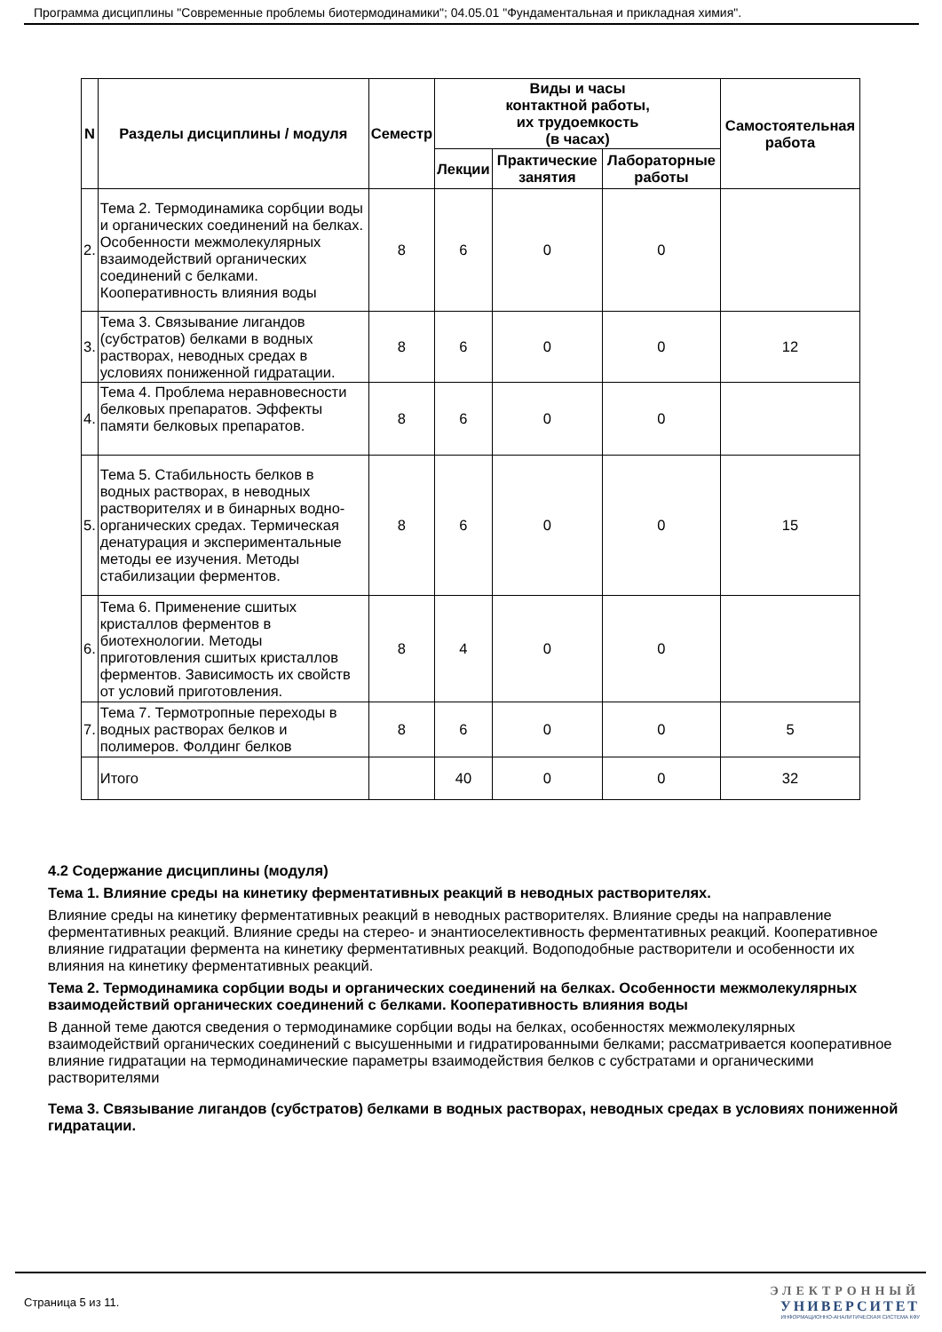Программа дисциплины "Современные проблемы биотермодинамики"; 04.05.01 "Фундаментальная и прикладная химия".
| N | Разделы дисциплины / модуля | Семестр | Виды и часы контактной работы, их трудоемкость (в часах) | | | Самостоятельная работа |
| --- | --- | --- | --- | --- | --- | --- |
| | | | Лекции | Практические занятия | Лабораторные работы | |
| 2. | Тема 2. Термодинамика сорбции воды и органических соединений на белках. Особенности межмолекулярных взаимодействий органических соединений с белками. Кооперативность влияния воды | 8 | 6 | 0 | 0 | |
| 3. | Тема 3. Связывание лигандов (субстратов) белками в водных растворах, неводных средах в условиях пониженной гидратации. | 8 | 6 | 0 | 0 | 12 |
| 4. | Тема 4. Проблема неравновесности белковых препаратов. Эффекты памяти белковых препаратов. | 8 | 6 | 0 | 0 | |
| 5. | Тема 5. Стабильность белков в водных растворах, в неводных растворителях и в бинарных водно-органических средах. Термическая денатурация и экспериментальные методы ее изучения. Методы стабилизации ферментов. | 8 | 6 | 0 | 0 | 15 |
| 6. | Тема 6. Применение сшитых кристаллов ферментов в биотехнологии. Методы приготовления сшитых кристаллов ферментов. Зависимость их свойств от условий приготовления. | 8 | 4 | 0 | 0 | |
| 7. | Тема 7. Термотропные переходы в водных растворах белков и полимеров. Фолдинг белков | 8 | 6 | 0 | 0 | 5 |
| | Итого | | 40 | 0 | 0 | 32 |
4.2 Содержание дисциплины (модуля)
Тема 1. Влияние среды на кинетику ферментативных реакций в неводных растворителях.
Влияние среды на кинетику ферментативных реакций в неводных растворителях. Влияние среды на направление ферментативных реакций. Влияние среды на стерео- и энантиоселективность ферментативных реакций. Кооперативное влияние гидратации фермента на кинетику ферментативных реакций. Водоподобные растворители и особенности их влияния на кинетику ферментативных реакций.
Тема 2. Термодинамика сорбции воды и органических соединений на белках. Особенности межмолекулярных взаимодействий органических соединений с белками. Кооперативность влияния воды
В данной теме даются сведения о термодинамике сорбции воды на белках, особенностях межмолекулярных взаимодействий органических соединений с высушенными и гидратированными белками; рассматривается кооперативное влияние гидратации на термодинамические параметры взаимодействия белков с субстратами и органическими растворителями
Тема 3. Связывание лигандов (субстратов) белками в водных растворах, неводных средах в условиях пониженной гидратации.
Страница 5 из 11.
ЭЛЕКТРОННЫЙ
УНИВЕРСИТЕТ
ИНФОРМАЦИОННО-АНАЛИТИЧЕСКАЯ СИСТЕМА КФУ